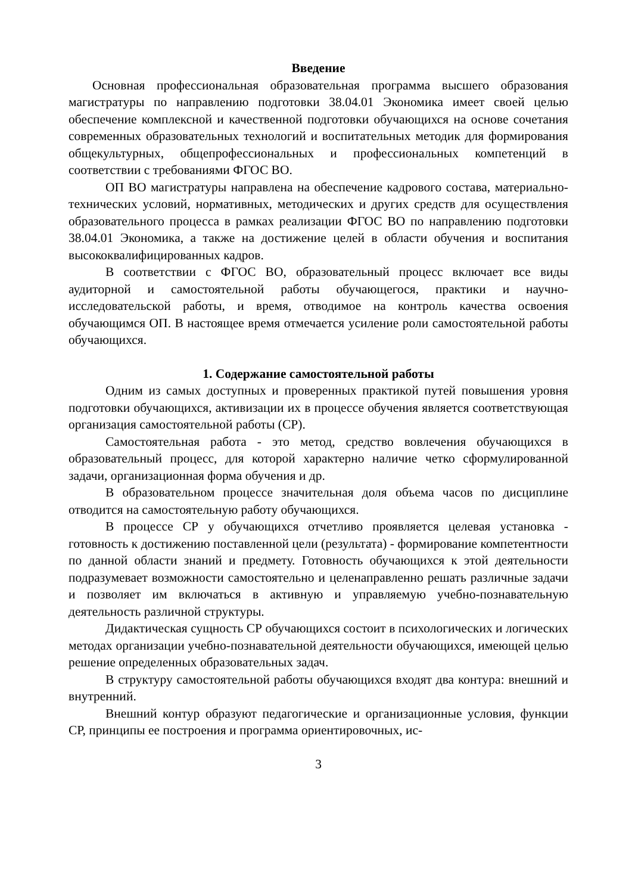Введение
Основная профессиональная образовательная программа высшего образования магистратуры по направлению подготовки 38.04.01 Экономика имеет своей целью обеспечение комплексной и качественной подготовки обучающихся на основе сочетания современных образовательных технологий и воспитательных методик для формирования общекультурных, общепрофессиональных и профессиональных компетенций в соответствии с требованиями ФГОС ВО.
ОП ВО магистратуры направлена на обеспечение кадрового состава, материально-технических условий, нормативных, методических и других средств для осуществления образовательного процесса в рамках реализации ФГОС ВО по направлению подготовки 38.04.01 Экономика, а также на достижение целей в области обучения и воспитания высококвалифицированных кадров.
В соответствии с ФГОС ВО, образовательный процесс включает все виды аудиторной и самостоятельной работы обучающегося, практики и научно-исследовательской работы, и время, отводимое на контроль качества освоения обучающимся ОП. В настоящее время отмечается усиление роли самостоятельной работы обучающихся.
1. Содержание самостоятельной работы
Одним из самых доступных и проверенных практикой путей повышения уровня подготовки обучающихся, активизации их в процессе обучения является соответствующая организация самостоятельной работы (СР).
Самостоятельная работа - это метод, средство вовлечения обучающихся в образовательный процесс, для которой характерно наличие четко сформулированной задачи, организационная форма обучения и др.
В образовательном процессе значительная доля объема часов по дисциплине отводится на самостоятельную работу обучающихся.
В процессе СР у обучающихся отчетливо проявляется целевая установка - готовность к достижению поставленной цели (результата) - формирование компетентности по данной области знаний и предмету. Готовность обучающихся к этой деятельности подразумевает возможности самостоятельно и целенаправленно решать различные задачи и позволяет им включаться в активную и управляемую учебно-познавательную деятельность различной структуры.
Дидактическая сущность СР обучающихся состоит в психологических и логических методах организации учебно-познавательной деятельности обучающихся, имеющей целью решение определенных образовательных задач.
В структуру самостоятельной работы обучающихся входят два контура: внешний и внутренний.
Внешний контур образуют педагогические и организационные условия, функции СР, принципы ее построения и программа ориентировочных, ис-
3